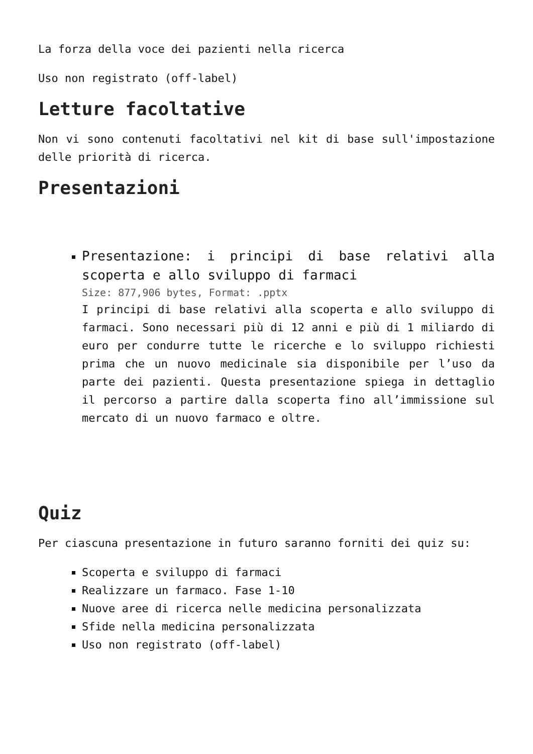La forza della voce dei pazienti nella ricerca
Uso non registrato (off-label)
Letture facoltative
Non vi sono contenuti facoltativi nel kit di base sull'impostazione delle priorità di ricerca.
Presentazioni
Presentazione: i principi di base relativi alla scoperta e allo sviluppo di farmaci
Size: 877,906 bytes, Format: .pptx
I principi di base relativi alla scoperta e allo sviluppo di farmaci. Sono necessari più di 12 anni e più di 1 miliardo di euro per condurre tutte le ricerche e lo sviluppo richiesti prima che un nuovo medicinale sia disponibile per l’uso da parte dei pazienti. Questa presentazione spiega in dettaglio il percorso a partire dalla scoperta fino all’immissione sul mercato di un nuovo farmaco e oltre.
Quiz
Per ciascuna presentazione in futuro saranno forniti dei quiz su:
Scoperta e sviluppo di farmaci
Realizzare un farmaco. Fase 1-10
Nuove aree di ricerca nelle medicina personalizzata
Sfide nella medicina personalizzata
Uso non registrato (off-label)